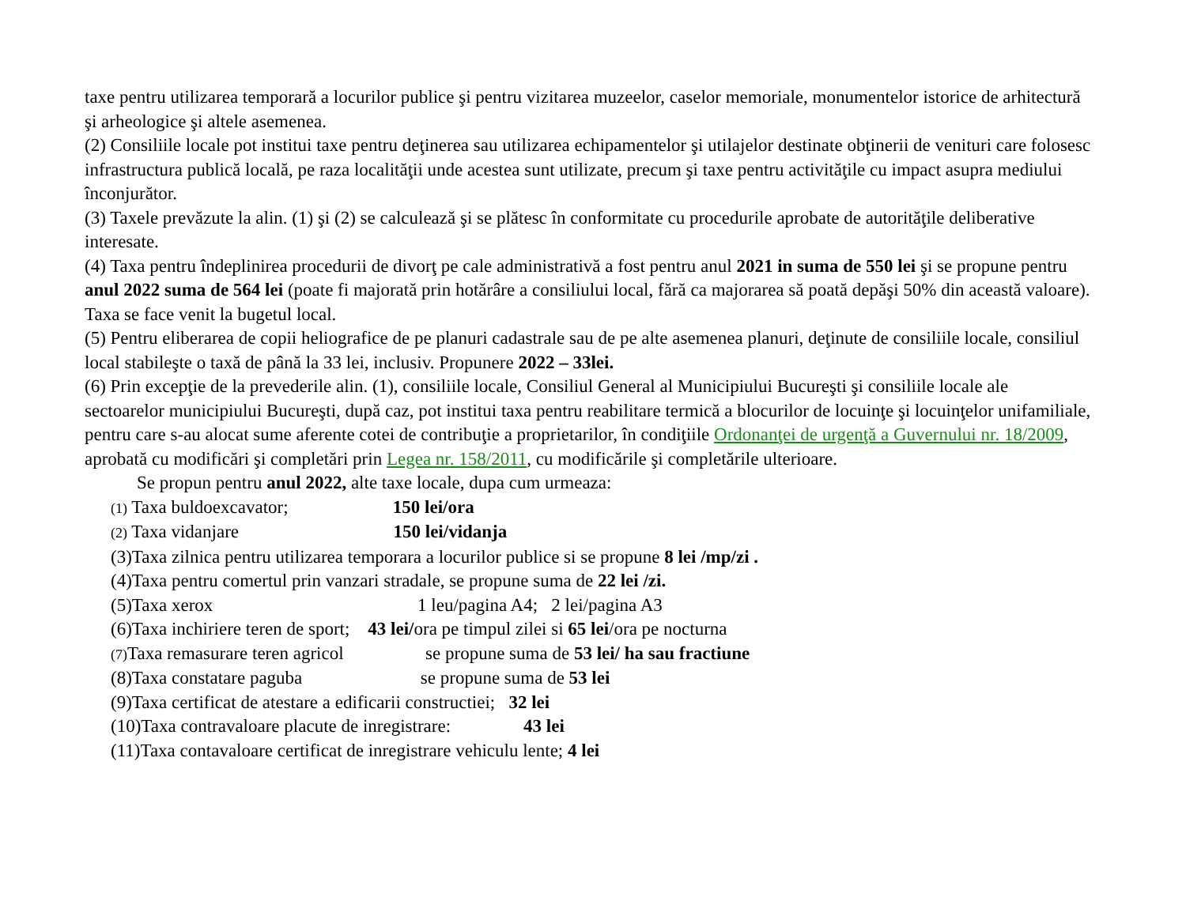taxe pentru utilizarea temporară a locurilor publice şi pentru vizitarea muzeelor, caselor memoriale, monumentelor istorice de arhitectură şi arheologice şi altele asemenea.
(2) Consiliile locale pot institui taxe pentru deţinerea sau utilizarea echipamentelor şi utilajelor destinate obţinerii de venituri care folosesc infrastructura publică locală, pe raza localităţii unde acestea sunt utilizate, precum şi taxe pentru activităţile cu impact asupra mediului înconjurător.
(3) Taxele prevăzute la alin. (1) şi (2) se calculează şi se plătesc în conformitate cu procedurile aprobate de autorităţile deliberative interesate.
(4) Taxa pentru îndeplinirea procedurii de divorţ pe cale administrativă a fost pentru anul 2021 in suma de 550 lei şi se propune pentru anul 2022 suma de 564 lei (poate fi majorată prin hotărâre a consiliului local, fără ca majorarea să poată depăşi 50% din această valoare). Taxa se face venit la bugetul local.
(5) Pentru eliberarea de copii heliografice de pe planuri cadastrale sau de pe alte asemenea planuri, deţinute de consiliile locale, consiliul local stabileşte o taxă de până la 33 lei, inclusiv. Propunere 2022 – 33lei.
(6) Prin excepţie de la prevederile alin. (1), consiliile locale, Consiliul General al Municipiului Bucureşti şi consiliile locale ale sectoarelor municipiului Bucureşti, după caz, pot institui taxa pentru reabilitare termică a blocurilor de locuinţe şi locuinţelor unifamiliale, pentru care s-au alocat sume aferente cotei de contribuţie a proprietarilor, în condiţiile Ordonanţei de urgenţă a Guvernului nr. 18/2009, aprobată cu modificări şi completări prin Legea nr. 158/2011, cu modificările şi completările ulterioare.
Se propun pentru anul 2022, alte taxe locale, dupa cum urmeaza:
(1) Taxa buldoexcavator; 150 lei/ora
(2) Taxa vidanjare 150 lei/vidanja
(3)Taxa zilnica pentru utilizarea temporara a locurilor publice si se propune 8 lei /mp/zi .
(4)Taxa pentru comertul prin vanzari stradale, se propune suma de 22 lei /zi.
(5)Taxa xerox 1 leu/pagina A4; 2 lei/pagina A3
(6)Taxa inchiriere teren de sport; 43 lei/ora pe timpul zilei si 65 lei/ora pe nocturna
(7) Taxa remasurare teren agricol se propune suma de 53 lei/ ha sau fractiune
(8)Taxa constatare paguba se propune suma de 53 lei
(9)Taxa certificat de atestare a edificarii constructiei; 32 lei
(10)Taxa contravaloare placute de inregistrare: 43 lei
(11)Taxa contavaloare certificat de inregistrare vehiculu lente; 4 lei